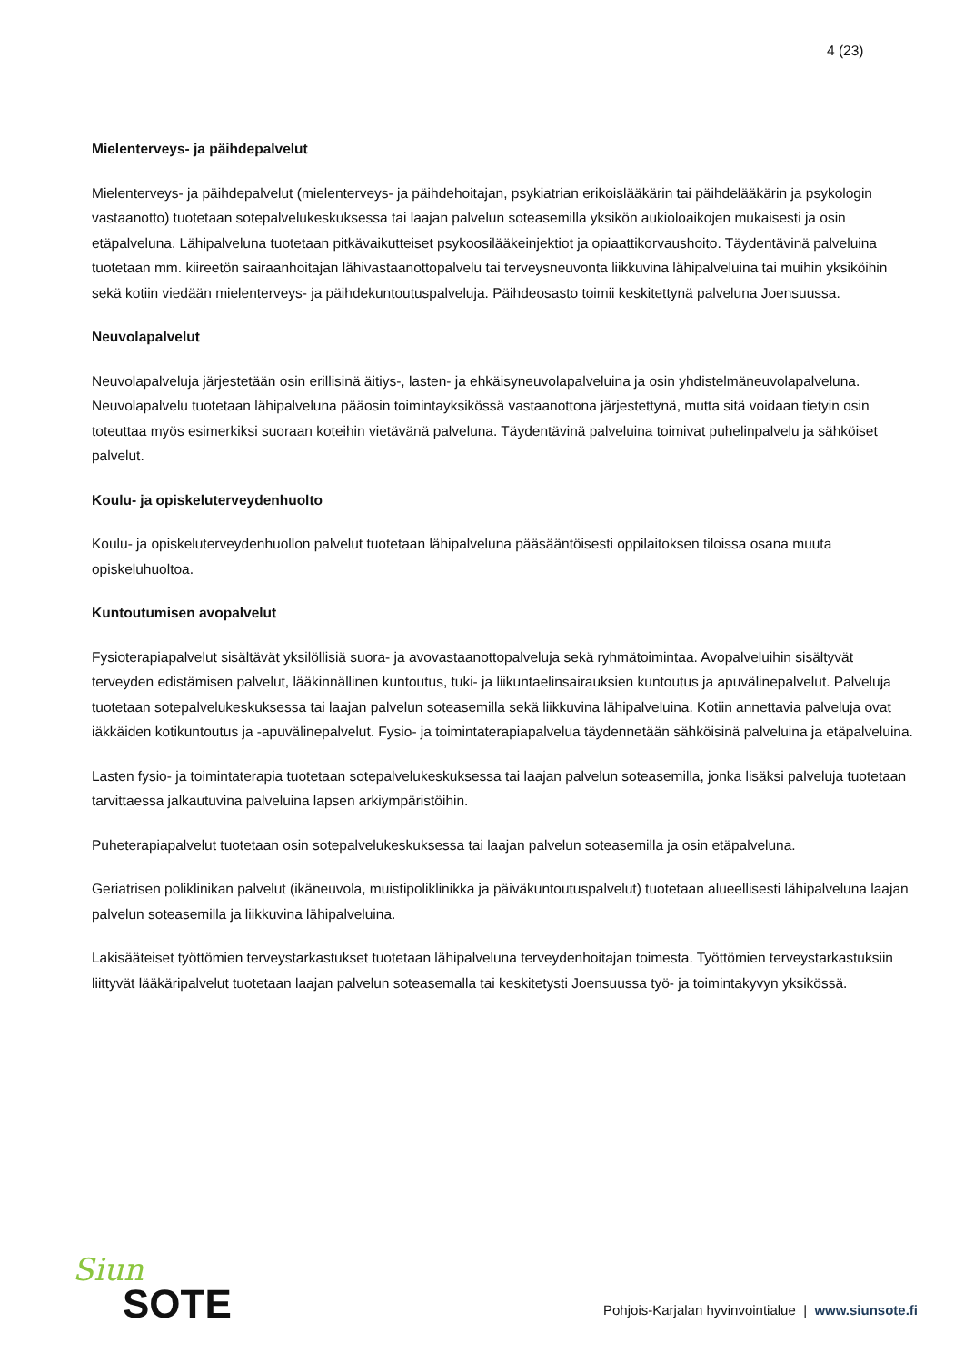4 (23)
Mielenterveys- ja päihdepalvelut
Mielenterveys- ja päihdepalvelut (mielenterveys- ja päihdehoitajan, psykiatrian erikoislääkärin tai päihdelääkärin ja psykologin vastaanotto) tuotetaan sotepalvelukeskuksessa tai laajan palvelun soteasemilla yksikön aukioloaikojen mukaisesti ja osin etäpalveluna. Lähipalveluna tuotetaan pitkävaikutteiset psykoosilääkeinjektiot ja opiaattikorvaushoito. Täydentävinä palveluina tuotetaan mm. kiireetön sairaanhoitajan lähivastaanottopalvelu tai terveysneuvonta liikkuvina lähipalveluina tai muihin yksiköihin sekä kotiin viedään mielenterveys- ja päihdekuntoutuspalveluja. Päihdeosasto toimii keskitettynä palveluna Joensuussa.
Neuvolapalvelut
Neuvolapalveluja järjestetään osin erillisinä äitiys-, lasten- ja ehkäisyneuvolapalveluina ja osin yhdistelmäneuvolapalveluna. Neuvolapalvelu tuotetaan lähipalveluna pääosin toimintayksikössä vastaanottona järjestettynä, mutta sitä voidaan tietyin osin toteuttaa myös esimerkiksi suoraan koteihin vietävänä palveluna. Täydentävinä palveluina toimivat puhelinpalvelu ja sähköiset palvelut.
Koulu- ja opiskeluterveydenhuolto
Koulu- ja opiskeluterveydenhuollon palvelut tuotetaan lähipalveluna pääsääntöisesti oppilaitoksen tiloissa osana muuta opiskeluhuoltoa.
Kuntoutumisen avopalvelut
Fysioterapiapalvelut sisältävät yksilöllisiä suora- ja avovastaanottopalveluja sekä ryhmätoimintaa. Avopalveluihin sisältyvät terveyden edistämisen palvelut, lääkinnällinen kuntoutus, tuki- ja liikuntaelinsairauksien kuntoutus ja apuvälinepalvelut. Palveluja tuotetaan sotepalvelukeskuksessa tai laajan palvelun soteasemilla sekä liikkuvina lähipalveluina. Kotiin annettavia palveluja ovat iäkkäiden kotikuntoutus ja -apuvälinepalvelut. Fysio- ja toimintaterapiapalvelua täydennetään sähköisinä palveluina ja etäpalveluina.
Lasten fysio- ja toimintaterapia tuotetaan sotepalvelukeskuksessa tai laajan palvelun soteasemilla, jonka lisäksi palveluja tuotetaan tarvittaessa jalkautuvina palveluina lapsen arkiympäristöihin.
Puheterapiapalvelut tuotetaan osin sotepalvelukeskuksessa tai laajan palvelun soteasemilla ja osin etäpalveluna.
Geriatrisen poliklinikan palvelut (ikäneuvola, muistipoliklinikka ja päiväkuntoutuspalvelut) tuotetaan alueellisesti lähipalveluna laajan palvelun soteasemilla ja liikkuvina lähipalveluina.
Lakisääteiset työttömien terveystarkastukset tuotetaan lähipalveluna terveydenhoitajan toimesta. Työttömien terveystarkastuksiin liittyvät lääkäripalvelut tuotetaan laajan palvelun soteasemalla tai keskitetysti Joensuussa työ- ja toimintakyvyn yksikössä.
Siun
SOTE
Pohjois-Karjalan hyvinvointialue | www.siunsote.fi